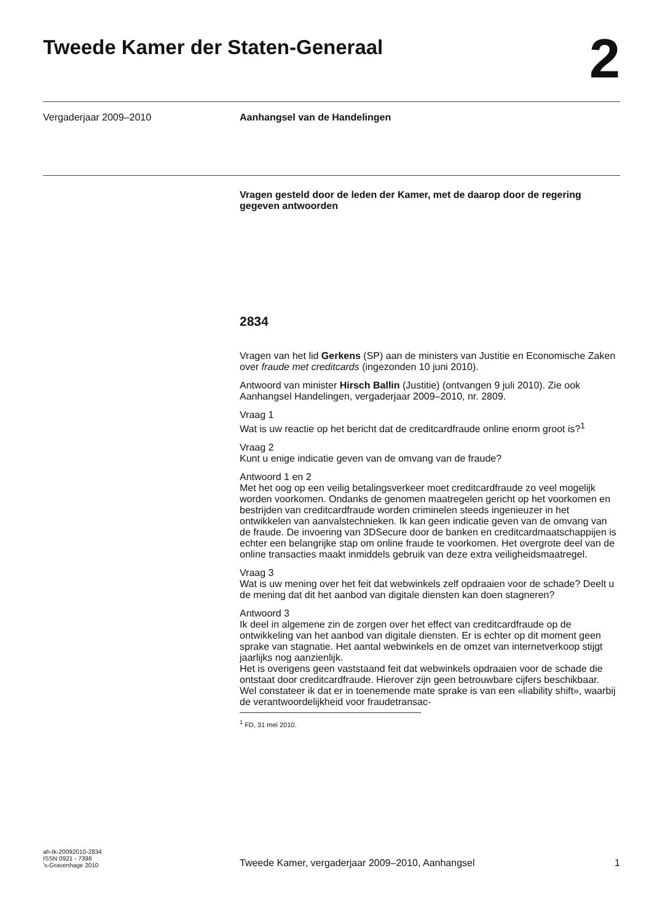Tweede Kamer der Staten-Generaal
2
Vergaderjaar 2009–2010
Aanhangsel van de Handelingen
Vragen gesteld door de leden der Kamer, met de daarop door de regering gegeven antwoorden
2834
Vragen van het lid Gerkens (SP) aan de ministers van Justitie en Economische Zaken over fraude met creditcards (ingezonden 10 juni 2010).
Antwoord van minister Hirsch Ballin (Justitie) (ontvangen 9 juli 2010). Zie ook Aanhangsel Handelingen, vergaderjaar 2009–2010, nr. 2809.
Vraag 1
Wat is uw reactie op het bericht dat de creditcardfraude online enorm groot is?<sup>1</sup>
Vraag 2
Kunt u enige indicatie geven van de omvang van de fraude?
Antwoord 1 en 2
Met het oog op een veilig betalingsverkeer moet creditcardfraude zo veel mogelijk worden voorkomen. Ondanks de genomen maatregelen gericht op het voorkomen en bestrijden van creditcardfraude worden criminelen steeds ingenieuzer in het ontwikkelen van aanvalstechnieken. Ik kan geen indicatie geven van de omvang van de fraude. De invoering van 3DSecure door de banken en creditcardmaatschappijen is echter een belangrijke stap om online fraude te voorkomen. Het overgrote deel van de online transacties maakt inmiddels gebruik van deze extra veiligheidsmaatregel.
Vraag 3
Wat is uw mening over het feit dat webwinkels zelf opdraaien voor de schade? Deelt u de mening dat dit het aanbod van digitale diensten kan doen stagneren?
Antwoord 3
Ik deel in algemene zin de zorgen over het effect van creditcardfraude op de ontwikkeling van het aanbod van digitale diensten. Er is echter op dit moment geen sprake van stagnatie. Het aantal webwinkels en de omzet van internetverkoop stijgt jaarlijks nog aanzienlijk.
Het is overigens geen vaststaand feit dat webwinkels opdraaien voor de schade die ontstaat door creditcardfraude. Hierover zijn geen betrouwbare cijfers beschikbaar. Wel constateer ik dat er in toenemende mate sprake is van een «liability shift», waarbij de verantwoordelijkheid voor fraudetransac-
<sup>1</sup> FD, 31 mei 2010.
ah-tk-20092010-2834
ISSN 0921 - 7398
’s-Gravenhage 2010
Tweede Kamer, vergaderjaar 2009–2010, Aanhangsel
1